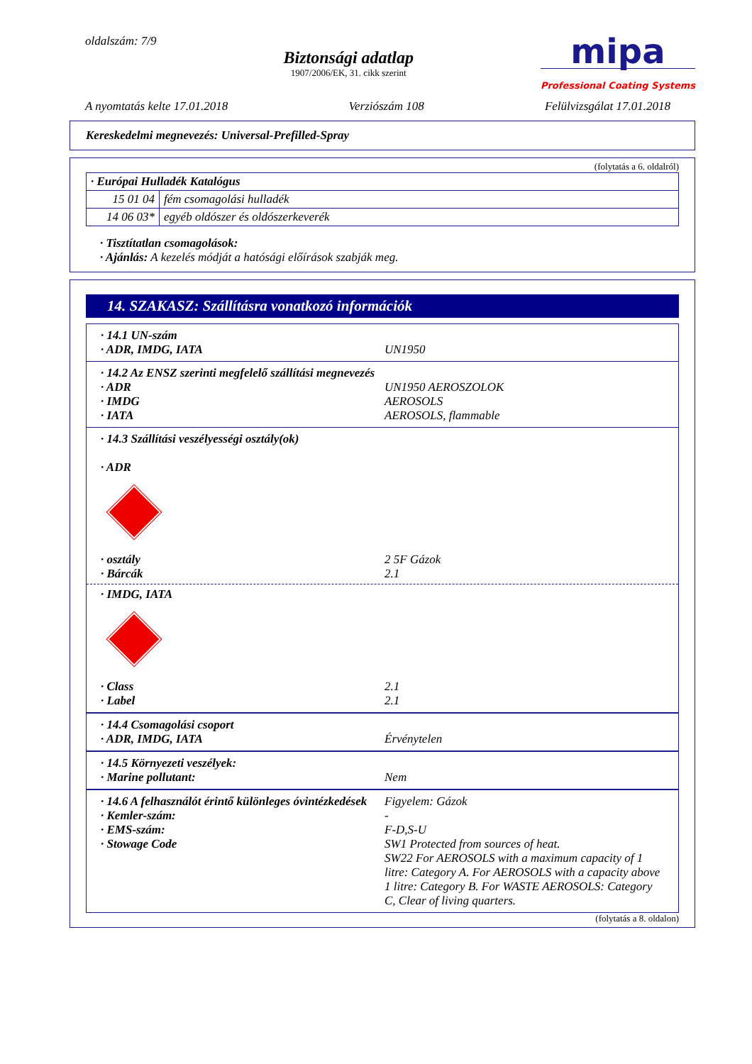oldalszám: 7/9
Biztonsági adatlap
1907/2006/EK, 31. cikk szerint
mipa
Professional Coating Systems
A nyomtatás kelte 17.01.2018 Verziószám 108 Felülvizsgálat 17.01.2018
Kereskedelmi megnevezés: Universal-Prefilled-Spray
(folytatás a 6. oldalról)
| · Európai Hulladék Katalógus | |
| 15 01 04 | fém csomagolási hulladék |
| 14 06 03* | egyéb oldószer és oldószerkeverék |
· Tisztítatlan csomagolások:
· Ajánlás: A kezelés módját a hatósági előírások szabják meg.
14. SZAKASZ: Szállításra vonatkozó információk
· 14.1 UN-szám
· ADR, IMDG, IATA UN1950
· 14.2 Az ENSZ szerinti megfelelő szállítási megnevezés
· ADR UN1950 AEROSZOLOK
· IMDG AEROSOLS
· IATA AEROSOLS, flammable
· 14.3 Szállítási veszélyességi osztály(ok)
· ADR
· osztály 2 5F Gázok
· Bárcák 2.1
· IMDG, IATA
· Class 2.1
· Label 2.1
· 14.4 Csomagolási csoport
· ADR, IMDG, IATA Érvénytelen
· 14.5 Környezeti veszélyek:
· Marine pollutant: Nem
· 14.6 A felhasználót érintő különleges óvintézkedések
Figyelem: Gázok
· Kemler-szám: -
· EMS-szám: F-D,S-U
· Stowage Code SW1 Protected from sources of heat.
SW22 For AEROSOLS with a maximum capacity of 1 litre: Category A. For AEROSOLS with a capacity above 1 litre: Category B. For WASTE AEROSOLS: Category C, Clear of living quarters.
(folytatás a 8. oldalon)